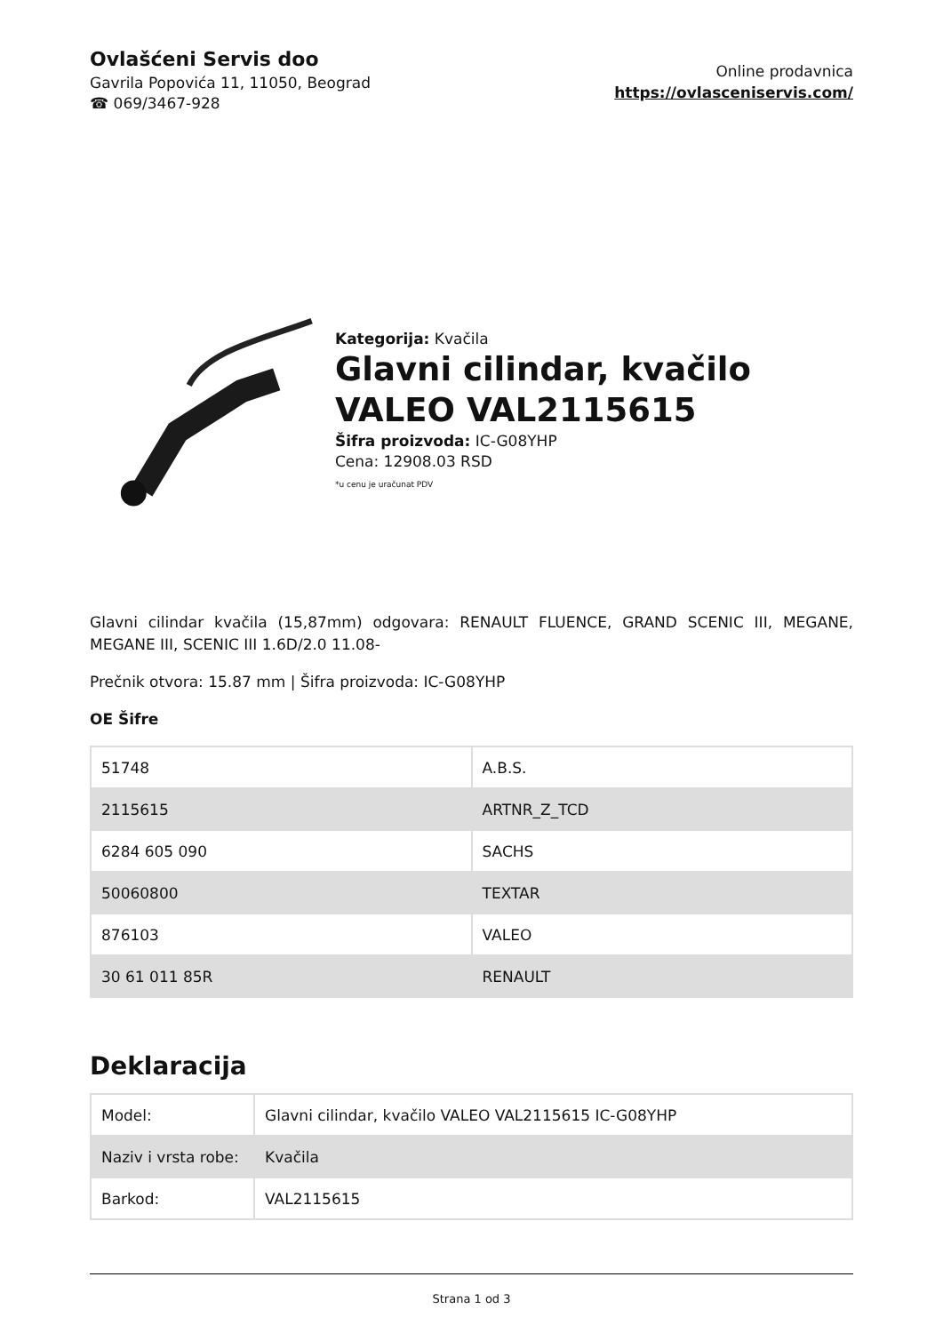Ovlašćeni Servis doo
Gavrila Popovića 11, 11050, Beograd
☎ 069/3467-928
Online prodavnica
https://ovlasceniservis.com/
Kategorija: Kvačila
Glavni cilindar, kvačilo VALEO VAL2115615
Šifra proizvoda: IC-G08YHP
Cena: 12908.03 RSD
*u cenu je uračunat PDV
Glavni cilindar kvačila (15,87mm) odgovara: RENAULT FLUENCE, GRAND SCENIC III, MEGANE, MEGANE III, SCENIC III 1.6D/2.0 11.08-
Prečnik otvora: 15.87 mm | Šifra proizvoda: IC-G08YHP
OE Šifre
| 51748 | A.B.S. |
| 2115615 | ARTNR_Z_TCD |
| 6284 605 090 | SACHS |
| 50060800 | TEXTAR |
| 876103 | VALEO |
| 30 61 011 85R | RENAULT |
Deklaracija
| Model: | Glavni cilindar, kvačilo VALEO VAL2115615 IC-G08YHP |
| Naziv i vrsta robe: | Kvačila |
| Barkod: | VAL2115615 |
Strana 1 od 3